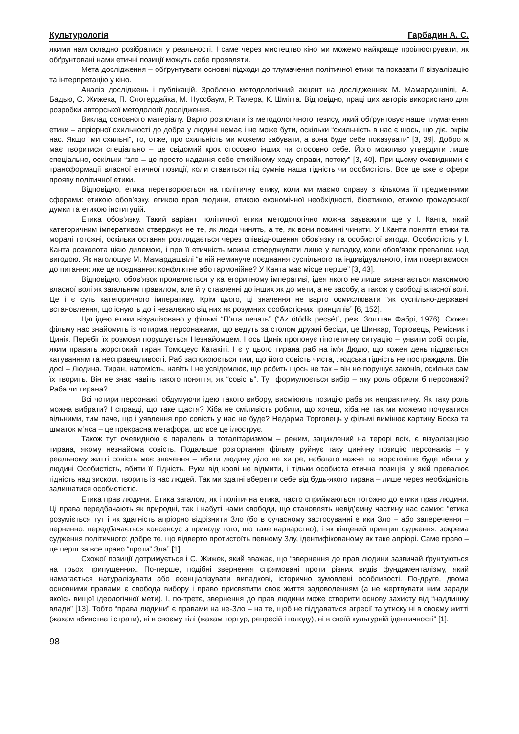Культурологія Гарбадин А. С.
якими нам складно розібратися у реальності. І саме через мистецтво кіно ми можемо найкраще проілюструвати, як обґрунтовані нами етичні позиції можуть себе проявляти.
Мета дослідження – обґрунтувати основні підходи до тлумачення політичної етики та показати її візуалізацію та інтерпретацію у кіно.
Аналіз досліджень і публікацій. Зроблено методологічний акцент на дослідженнях М. Мамардашвілі, А. Бадью, С. Жижека, П. Слотердайка, М. Нуссбаум, Р. Талера, К. Шмітта. Відповідно, праці цих авторів використано для розробки авторської методології дослідження.
Виклад основного матеріалу. Варто розпочати із методологічного тезису, який обґрунтовує наше тлумачення етики – апріорної схильності до добра у людині немає і не може бути, оскільки “схильність в нас є щось, що діє, окрім нас. Якщо “ми схильні”, то, отже, про схильність ми можемо забувати, а вона буде себе показувати” [3, 39]. Добро ж має творитися спеціально – це свідомий крок стосовно інших чи стосовно себе. Його можливо утвердити лише спеціально, оскільки “зло – це просто надання себе стихійному ходу справи, потоку” [3, 40]. При цьому очевидними є трансформації власної етичної позиції, коли ставиться під сумнів наша гідність чи особистість. Все це вже є сфери прояву політичної етики.
Відповідно, етика перетворюється на політичну етику, коли ми маємо справу з кількома її предметними сферами: етикою обов’язку, етикою прав людини, етикою економічної необхідності, біоетикою, етикою громадської думки та етикою інституцій.
Етика обов’язку. Такий варіант політичної етики методологічно можна зауважити ще у І. Канта, який категоричним імперативом стверджує не те, як люди чинять, а те, як вони повинні чинити. У І.Канта поняття етики та моралі тотожні, оскільки остання розглядається через співвідношення обов’язку та особистої вигоди. Особистість у І. Канта розколота цією дилемою, і про її етичність можна стверджувати лише у випадку, коли обов’язок превалює над вигодою. Як наголошує М. Мамардашвілі “в ній неминуче поєднання суспільного та індивідуального, і ми повертаємося до питання: яке це поєднання: конфліктне або гармонійне? У Канта має місце перше” [3, 43].
Відповідно, обов’язок проявляється у категоричному імперативі, ідея якого не лише визначається максимою власної волі як загальним правилом, але й у ставленні до інших як до мети, а не засобу, а також у свободі власної волі. Це і є суть категоричного імперативу. Крім цього, ці значення не варто осмислювати “як суспільно-державні встановлення, що існують до і незалежно від них як розумних особистісних принципів” [6, 152].
Цю ідею етики візуалізовано у фільмі “П’ята печать” (“Az ötödik pecsét”, реж. Золттан Фабрі, 1976). Сюжет фільму нас знайомить із чотирма персонажами, що ведуть за столом дружні бесіди, це Шинкар, Торговець, Ремісник і Цинік. Перебіг їх розмови порушується Незнайомцем. І ось Цинік пропонує гіпотетичну ситуацію – уявити собі острів, яким править жорстокий тиран Томоцеус Катакіті. І є у цього тирана раб на ім'я Дюдю, що кожен день піддається катуванням та несправедливості. Раб заспокоюється тим, що його совість чиста, людська гідність не постраждала. Він досі – Людина. Тиран, натомість, навіть і не усвідомлює, що робить щось не так – він не порушує законів, оскільки сам їх творить. Він не знає навіть такого поняття, як “совість”. Тут формулюється вибір – яку роль обрали б персонажі? Раба чи тирана?
Всі чотири персонажі, обдумуючи ідею такого вибору, висміюють позицію раба як непрактичну. Як таку роль можна вибрати? І справді, що таке щастя? Хіба не сміливість робити, що хочеш, хіба не так ми можемо почуватися вільними, тим паче, що і уявлення про совість у нас не буде? Недарма Торговець у фільмі вимінює картину Босха та шматок м’яса – це прекрасна метафора, що все це ілюструє.
Також тут очевидною є паралель із тоталітаризмом – режим, зациклений на терорі всіх, є візуалізацією тирана, якому незнайома совість. Подальше розгортання фільму руйнує таку цинічну позицію персонажів – у реальному житті совість має значення – вбити людину діло не хитре, набагато важче та жорстокіше буде вбити у людині Особистість, вбити її Гідність. Руки від крові не відмити, і тільки особиста етична позиція, у якій превалює гідність над зиском, творить із нас людей. Так ми здатні вберегти себе від будь-якого тирана – лише через необхідність залишатися особистістю.
Етика прав людини. Етика загалом, як і політична етика, часто сприймаються тотожно до етики прав людини. Ці права передбачають як природні, так і набуті нами свободи, що становлять невід’ємну частину нас самих: “етика розуміється тут і як здатність апріорно відрізнити Зло (бо в сучасному застосуванні етики Зло – або заперечення – первинно: передбачається консенсус з приводу того, що таке варварство), і як кінцевий принцип судження, зокрема судження політичного: добре те, що відверто протистоїть певному Злу, ідентифікованому як таке апріорі. Саме право – це перш за все право “проти” Зла” [1].
Схожої позиції дотримується і С. Жижек, який вважає, що “звернення до прав людини зазвичай ґрунтуються на трьох припущеннях. По-перше, подібні звернення спрямовані проти різних видів фундаменталізму, який намагається натуралізувати або есенціалізувати випадкові, історично зумовлені особливості. По-друге, двома основними правами є свобода вибору і право присвятити своє життя задоволенням (а не жертвувати ним заради якоїсь вищої ідеологічної мети). І, по-третє, звернення до прав людини може створити основу захисту від “надлишку влади” [13]. Тобто “права людини” є правами на не-Зло – на те, щоб не піддаватися агресії та утиску ні в своєму житті (жахам вбивства і страти), ні в своєму тілі (жахам тортур, репресій і голоду), ні в своїй культурній ідентичності” [1].
98